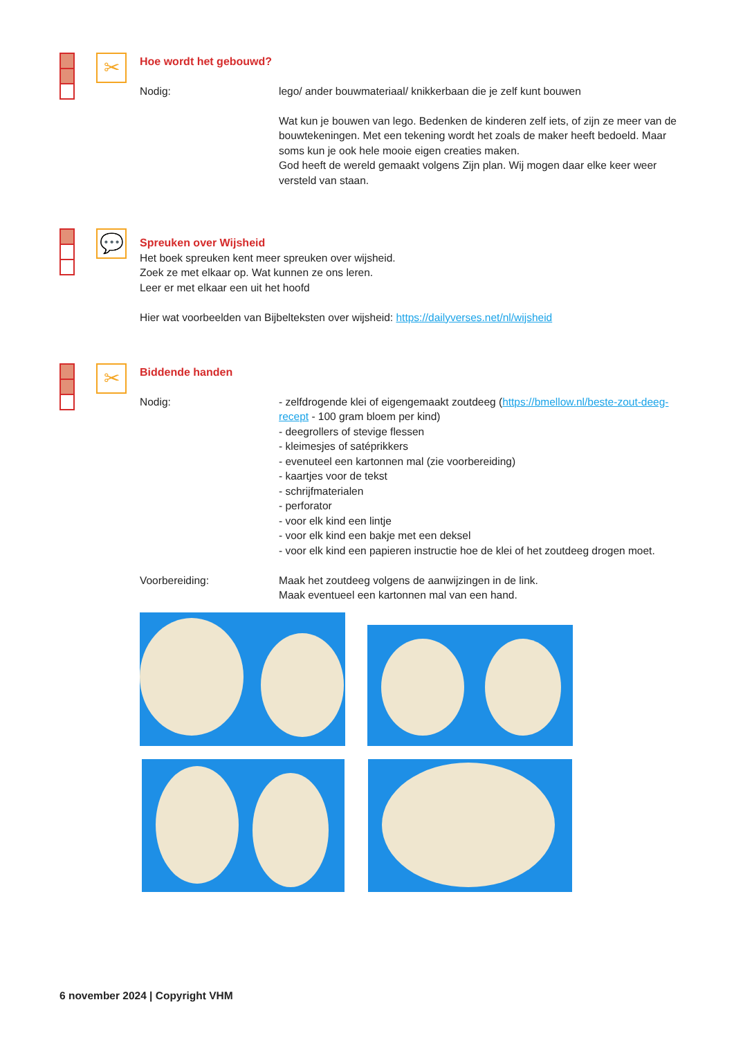✂
Hoe wordt het gebouwd?
Nodig: lego/ ander bouwmateriaal/ knikkerbaan die je zelf kunt bouwen
Wat kun je bouwen van lego. Bedenken de kinderen zelf iets, of zijn ze meer van de bouwtekeningen. Met een tekening wordt het zoals de maker heeft bedoeld. Maar soms kun je ook hele mooie eigen creaties maken.
God heeft de wereld gemaakt volgens Zijn plan. Wij mogen daar elke keer weer versteld van staan.
💬
Spreuken over Wijsheid
Het boek spreuken kent meer spreuken over wijsheid.
Zoek ze met elkaar op. Wat kunnen ze ons leren.
Leer er met elkaar een uit het hoofd
Hier wat voorbeelden van Bijbelteksten over wijsheid: https://dailyverses.net/nl/wijsheid
✂
Biddende handen
Nodig: - zelfdrogende klei of eigengemaakt zoutdeeg (https://bmellow.nl/beste-zout-deeg-recept - 100 gram bloem per kind)
- deegrollers of stevige flessen
- kleimesjes of satéprikkers
- evenuteel een kartonnen mal (zie voorbereiding)
- kaartjes voor de tekst
- schrijfmaterialen
- perforator
- voor elk kind een lintje
- voor elk kind een bakje met een deksel
- voor elk kind een papieren instructie hoe de klei of het zoutdeeg drogen moet.
Voorbereiding: Maak het zoutdeeg volgens de aanwijzingen in de link.
Maak eventueel een kartonnen mal van een hand.
6 november 2024 | Copyright VHM